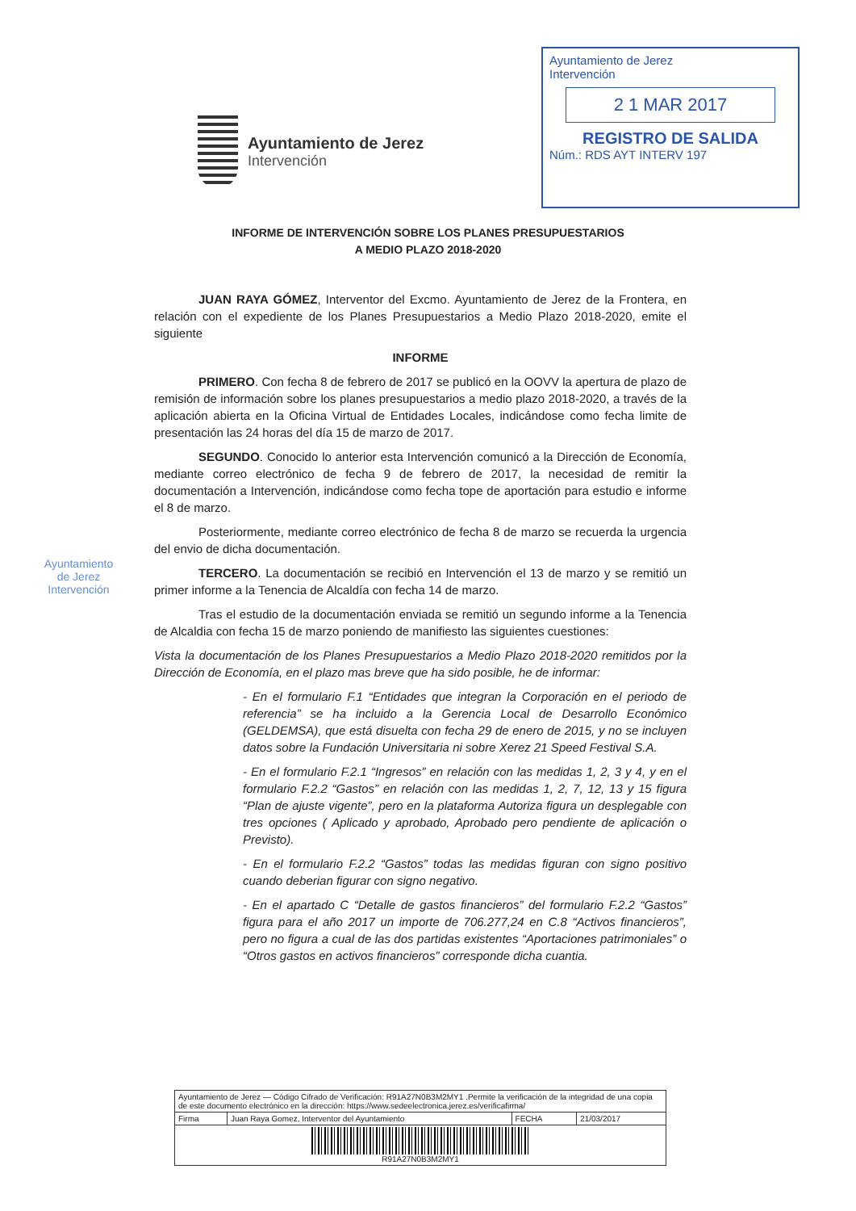Ayuntamiento de Jerez
Intervención
Ayuntamiento de Jerez
Intervención
2 1 MAR 2017
REGISTRO DE SALIDA
Núm.: RDS AYT INTERV 197
INFORME DE INTERVENCIÓN SOBRE LOS PLANES PRESUPUESTARIOS
A MEDIO PLAZO 2018-2020
JUAN RAYA GÓMEZ, Interventor del Excmo. Ayuntamiento de Jerez de la Frontera, en relación con el expediente de los Planes Presupuestarios a Medio Plazo 2018-2020, emite el siguiente
INFORME
PRIMERO. Con fecha 8 de febrero de 2017 se publicó en la OOVV la apertura de plazo de remisión de información sobre los planes presupuestarios a medio plazo 2018-2020, a través de la aplicación abierta en la Oficina Virtual de Entidades Locales, indicándose como fecha limite de presentación las 24 horas del día 15 de marzo de 2017.
SEGUNDO. Conocido lo anterior esta Intervención comunicó a la Dirección de Economía, mediante correo electrónico de fecha 9 de febrero de 2017, la necesidad de remitir la documentación a Intervención, indicándose como fecha tope de aportación para estudio e informe el 8 de marzo.
Posteriormente, mediante correo electrónico de fecha 8 de marzo se recuerda la urgencia del envio de dicha documentación.
TERCERO. La documentación se recibió en Intervención el 13 de marzo y se remitió un primer informe a la Tenencia de Alcaldía con fecha 14 de marzo.
Tras el estudio de la documentación enviada se remitió un segundo informe a la Tenencia de Alcaldia con fecha 15 de marzo poniendo de manifiesto las siguientes cuestiones:
Vista la documentación de los Planes Presupuestarios a Medio Plazo 2018-2020 remitidos por la Dirección de Economía, en el plazo mas breve que ha sido posible, he de informar:
- En el formulario F.1 “Entidades que integran la Corporación en el periodo de referencia” se ha incluido a la Gerencia Local de Desarrollo Económico (GELDEMSA), que está disuelta con fecha 29 de enero de 2015, y no se incluyen datos sobre la Fundación Universitaria ni sobre Xerez 21 Speed Festival S.A.
- En el formulario F.2.1 “Ingresos” en relación con las medidas 1, 2, 3 y 4, y en el formulario F.2.2 “Gastos” en relación con las medidas 1, 2, 7, 12, 13 y 15 figura “Plan de ajuste vigente”, pero en la plataforma Autoriza figura un desplegable con tres opciones ( Aplicado y aprobado, Aprobado pero pendiente de aplicación o Previsto).
- En el formulario F.2.2 “Gastos” todas las medidas figuran con signo positivo cuando deberian figurar con signo negativo.
- En el apartado C “Detalle de gastos financieros” del formulario F.2.2 “Gastos” figura para el año 2017 un importe de 706.277,24 en C.8 “Activos financieros”, pero no figura a cual de las dos partidas existentes “Aportaciones patrimoniales” o “Otros gastos en activos financieros” corresponde dicha cuantia.
Ayuntamiento
de Jerez
Intervención
| Ayuntamiento de Jerez — Código Cifrado de Verificación: R91A27N0B3M2MY1 .Permite la verificación de la integridad de una copia de este documento electrónico en la dirección: https://www.sedeelectronica.jerez.es/verificafirma/ | | | |
| Firma | Juan Raya Gomez, Interventor del Ayuntamiento | FECHA | 21/03/2017 |
| R91A27N0B3M2MY1 | | | |